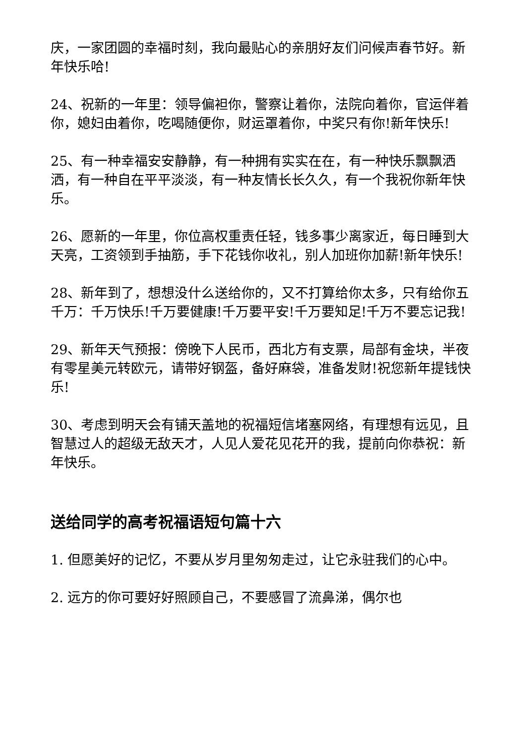庆，一家团圆的幸福时刻，我向最贴心的亲朋好友们问候声春节好。新年快乐哈!
24、祝新的一年里：领导偏袒你，警察让着你，法院向着你，官运伴着你，媳妇由着你，吃喝随便你，财运罩着你，中奖只有你!新年快乐!
25、有一种幸福安安静静，有一种拥有实实在在，有一种快乐飘飘洒洒，有一种自在平平淡淡，有一种友情长长久久，有一个我祝你新年快乐。
26、愿新的一年里，你位高权重责任轻，钱多事少离家近，每日睡到大天亮，工资领到手抽筋，手下花钱你收礼，别人加班你加薪!新年快乐!
28、新年到了，想想没什么送给你的，又不打算给你太多，只有给你五千万：千万快乐!千万要健康!千万要平安!千万要知足!千万不要忘记我!
29、新年天气预报：傍晚下人民币，西北方有支票，局部有金块，半夜有零星美元转欧元，请带好钢盔，备好麻袋，准备发财!祝您新年提钱快乐!
30、考虑到明天会有铺天盖地的祝福短信堵塞网络，有理想有远见，且智慧过人的超级无敌天才，人见人爱花见花开的我，提前向你恭祝：新年快乐。
送给同学的高考祝福语短句篇十六
1. 但愿美好的记忆，不要从岁月里匆匆走过，让它永驻我们的心中。
2. 远方的你可要好好照顾自己，不要感冒了流鼻涕，偶尔也